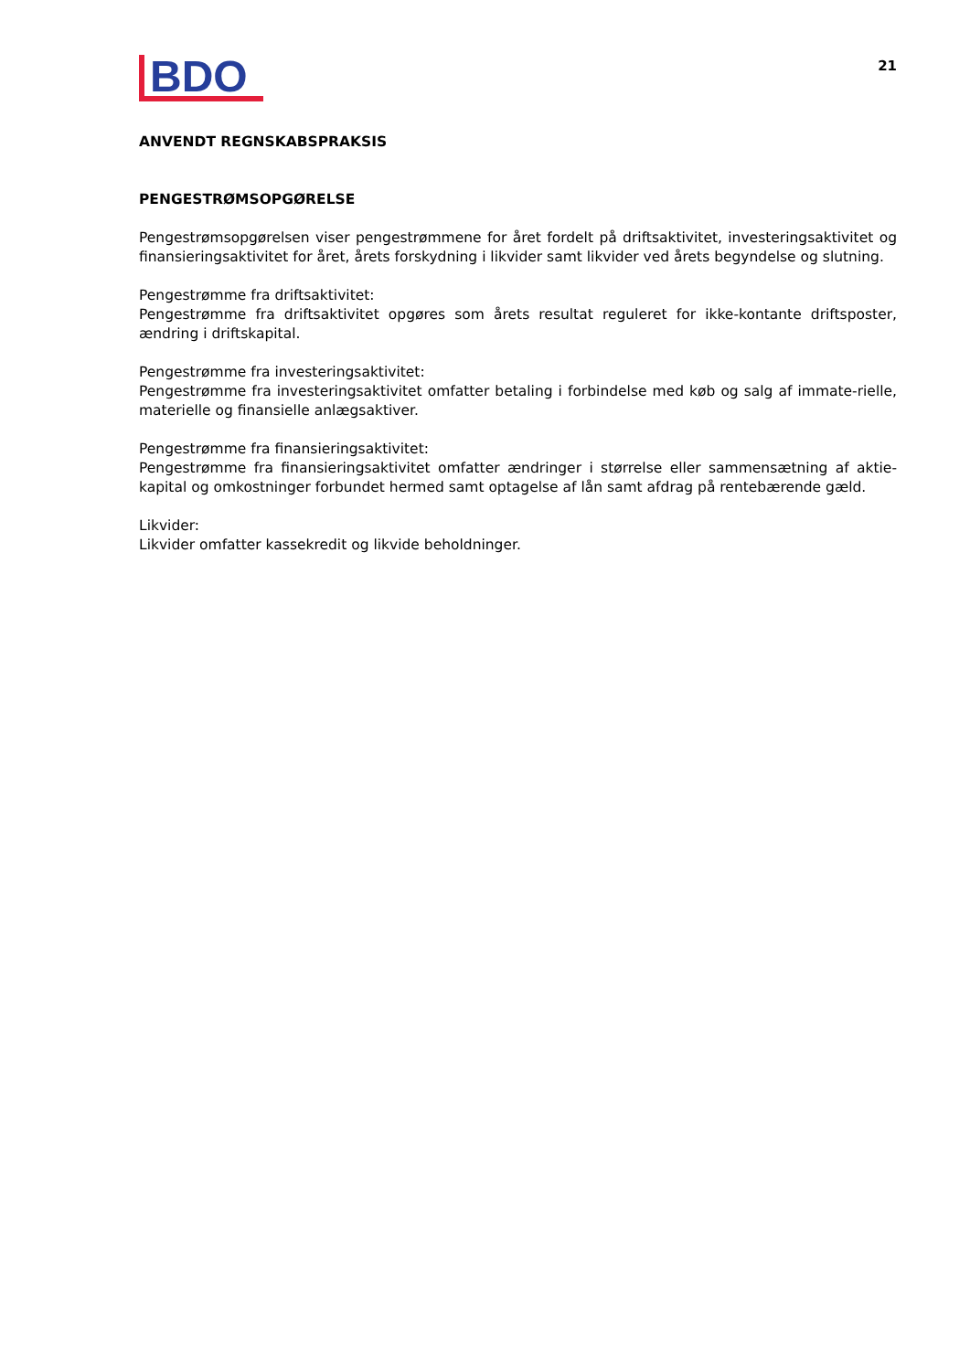BDO
21
ANVENDT REGNSKABSPRAKSIS
PENGESTRØMSOPGØRELSE
Pengestrømsopgørelsen viser pengestrømmene for året fordelt på driftsaktivitet, investeringsaktivitet og finansieringsaktivitet for året, årets forskydning i likvider samt likvider ved årets begyndelse og slutning.
Pengestrømme fra driftsaktivitet:
Pengestrømme fra driftsaktivitet opgøres som årets resultat reguleret for ikke-kontante driftsposter, ændring i driftskapital.
Pengestrømme fra investeringsaktivitet:
Pengestrømme fra investeringsaktivitet omfatter betaling i forbindelse med køb og salg af immate-rielle, materielle og finansielle anlægsaktiver.
Pengestrømme fra finansieringsaktivitet:
Pengestrømme fra finansieringsaktivitet omfatter ændringer i størrelse eller sammensætning af aktie-kapital og omkostninger forbundet hermed samt optagelse af lån samt afdrag på rentebærende gæld.
Likvider:
Likvider omfatter kassekredit og likvide beholdninger.